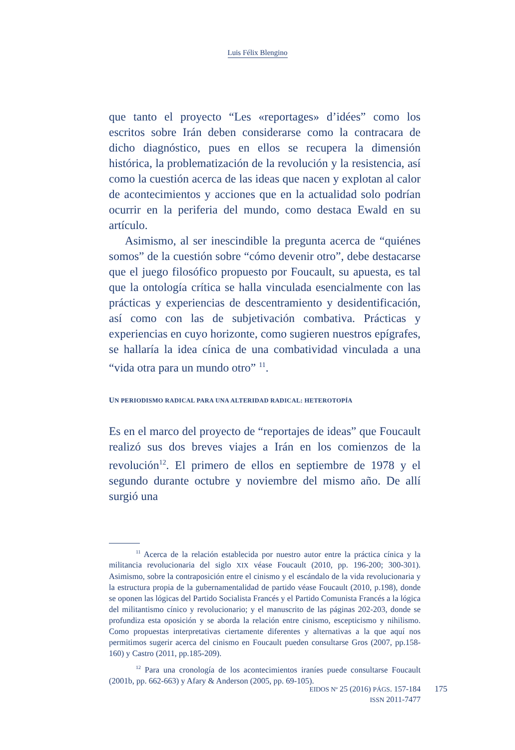Luis Félix Blengino
que tanto el proyecto “Les «reportages» d’idées” como los escritos sobre Irán deben considerarse como la contracara de dicho diagnóstico, pues en ellos se recupera la dimensión histórica, la problematización de la revolución y la resistencia, así como la cuestión acerca de las ideas que nacen y explotan al calor de acontecimientos y acciones que en la actualidad solo podrían ocurrir en la periferia del mundo, como destaca Ewald en su artículo.
Asimismo, al ser inescindible la pregunta acerca de “quiénes somos” de la cuestión sobre “cómo devenir otro”, debe destacarse que el juego filosófico propuesto por Foucault, su apuesta, es tal que la ontología crítica se halla vinculada esencialmente con las prácticas y experiencias de descentramiento y desidentificación, así como con las de subjetivación combativa. Prácticas y experiencias en cuyo horizonte, como sugieren nuestros epígrafes, se hallaría la idea cínica de una combatividad vinculada a una “vida otra para un mundo otro” <sup>11</sup>.
UN PERIODISMO RADICAL PARA UNA ALTERIDAD RADICAL: HETEROTOPÍA
Es en el marco del proyecto de “reportajes de ideas” que Foucault realizó sus dos breves viajes a Irán en los comienzos de la revolución<sup>12</sup>. El primero de ellos en septiembre de 1978 y el segundo durante octubre y noviembre del mismo año. De allí surgió una
<sup>11</sup> Acerca de la relación establecida por nuestro autor entre la práctica cínica y la militancia revolucionaria del siglo XIX véase Foucault (2010, pp. 196-200; 300-301). Asimismo, sobre la contraposición entre el cinismo y el escándalo de la vida revolucionaria y la estructura propia de la gubernamentalidad de partido véase Foucault (2010, p.198), donde se oponen las lógicas del Partido Socialista Francés y el Partido Comunista Francés a la lógica del militantismo cínico y revolucionario; y el manuscrito de las páginas 202-203, donde se profundiza esta oposición y se aborda la relación entre cinismo, escepticismo y nihilismo. Como propuestas interpretativas ciertamente diferentes y alternativas a la que aquí nos permitimos sugerir acerca del cinismo en Foucault pueden consultarse Gros (2007, pp.158-160) y Castro (2011, pp.185-209).
<sup>12</sup> Para una cronología de los acontecimientos iraníes puede consultarse Foucault (2001b, pp. 662-663) y Afary & Anderson (2005, pp. 69-105).
EIDOS Nº 25 (2016) PÁGS. 157-184
ISSN 2011-7477
175